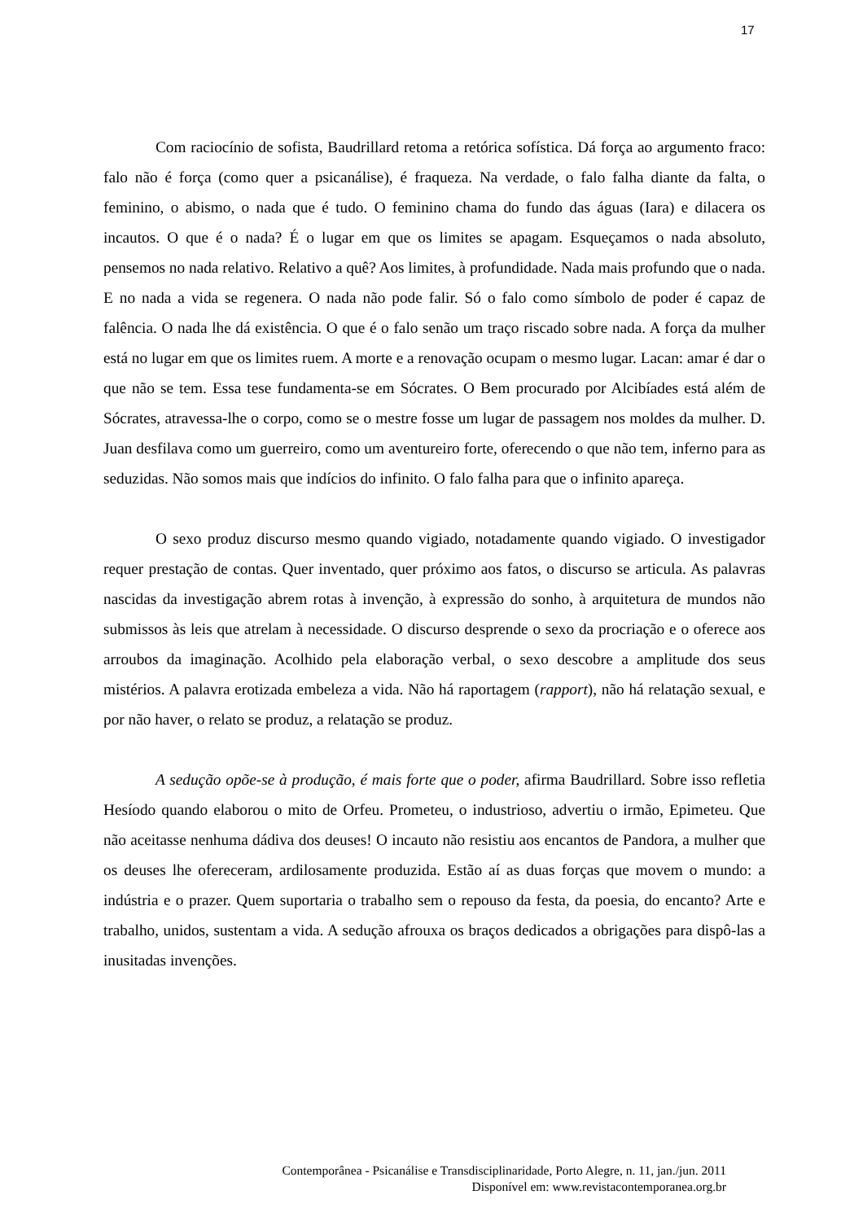17
Com raciocínio de sofista, Baudrillard retoma a retórica sofística. Dá força ao argumento fraco: falo não é força (como quer a psicanálise), é fraqueza. Na verdade, o falo falha diante da falta, o feminino, o abismo, o nada que é tudo. O feminino chama do fundo das águas (Iara) e dilacera os incautos. O que é o nada? É o lugar em que os limites se apagam. Esqueçamos o nada absoluto, pensemos no nada relativo. Relativo a quê? Aos limites, à profundidade. Nada mais profundo que o nada. E no nada a vida se regenera. O nada não pode falir. Só o falo como símbolo de poder é capaz de falência. O nada lhe dá existência. O que é o falo senão um traço riscado sobre nada. A força da mulher está no lugar em que os limites ruem. A morte e a renovação ocupam o mesmo lugar. Lacan: amar é dar o que não se tem. Essa tese fundamenta-se em Sócrates. O Bem procurado por Alcibíades está além de Sócrates, atravessa-lhe o corpo, como se o mestre fosse um lugar de passagem nos moldes da mulher. D. Juan desfilava como um guerreiro, como um aventureiro forte, oferecendo o que não tem, inferno para as seduzidas. Não somos mais que indícios do infinito. O falo falha para que o infinito apareça.
O sexo produz discurso mesmo quando vigiado, notadamente quando vigiado. O investigador requer prestação de contas. Quer inventado, quer próximo aos fatos, o discurso se articula. As palavras nascidas da investigação abrem rotas à invenção, à expressão do sonho, à arquitetura de mundos não submissos às leis que atrelam à necessidade. O discurso desprende o sexo da procriação e o oferece aos arroubos da imaginação. Acolhido pela elaboração verbal, o sexo descobre a amplitude dos seus mistérios. A palavra erotizada embeleza a vida. Não há raportagem (rapport), não há relatação sexual, e por não haver, o relato se produz, a relatação se produz.
A sedução opõe-se à produção, é mais forte que o poder, afirma Baudrillard. Sobre isso refletia Hesíodo quando elaborou o mito de Orfeu. Prometeu, o industrioso, advertiu o irmão, Epimeteu. Que não aceitasse nenhuma dádiva dos deuses! O incauto não resistiu aos encantos de Pandora, a mulher que os deuses lhe ofereceram, ardilosamente produzida. Estão aí as duas forças que movem o mundo: a indústria e o prazer. Quem suportaria o trabalho sem o repouso da festa, da poesia, do encanto? Arte e trabalho, unidos, sustentam a vida. A sedução afrouxa os braços dedicados a obrigações para dispô-las a inusitadas invenções.
Contemporânea - Psicanálise e Transdisciplinaridade, Porto Alegre, n. 11, jan./jun. 2011
Disponível em: www.revistacontemporanea.org.br